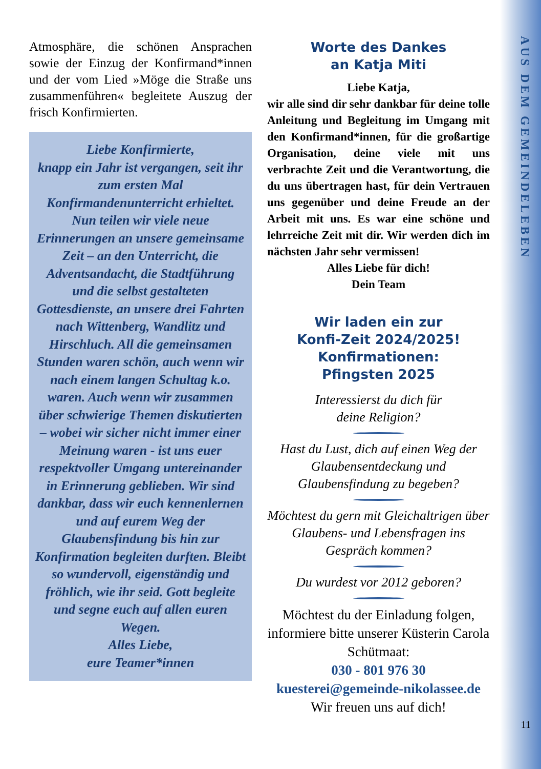AUS DEM GEMEINDELEBEN
Atmosphäre, die schönen Ansprachen sowie der Einzug der Konfirmand*innen und der vom Lied »Möge die Straße uns zusammenführen« begleitete Auszug der frisch Konfirmierten.
Liebe Konfirmierte,
knapp ein Jahr ist vergangen, seit ihr zum ersten Mal Konfirmandenunterricht erhieltet. Nun teilen wir viele neue Erinnerungen an unsere gemeinsame Zeit – an den Unterricht, die Adventsandacht, die Stadtführung und die selbst gestalteten Gottesdienste, an unsere drei Fahrten nach Wittenberg, Wandlitz und Hirschluch. All die gemeinsamen Stunden waren schön, auch wenn wir nach einem langen Schultag k.o. waren. Auch wenn wir zusammen über schwierige Themen diskutierten – wobei wir sicher nicht immer einer Meinung waren - ist uns euer respektvoller Umgang untereinander in Erinnerung geblieben. Wir sind dankbar, dass wir euch kennenlernen und auf eurem Weg der Glaubensfindung bis hin zur Konfirmation begleiten durften. Bleibt so wundervoll, eigenständig und fröhlich, wie ihr seid. Gott begleite und segne euch auf allen euren Wegen.
Alles Liebe,
eure Teamer*innen
Worte des Dankes
an Katja Miti
Liebe Katja,
wir alle sind dir sehr dankbar für deine tolle Anleitung und Begleitung im Umgang mit den Konfirmand*innen, für die großartige Organisation, deine viele mit uns verbrachte Zeit und die Verantwortung, die du uns übertragen hast, für dein Vertrauen uns gegenüber und deine Freude an der Arbeit mit uns. Es war eine schöne und lehrreiche Zeit mit dir. Wir werden dich im nächsten Jahr sehr vermissen!
Alles Liebe für dich!
Dein Team
Wir laden ein zur
Konfi-Zeit 2024/2025!
Konfirmationen:
Pfingsten 2025
Interessierst du dich für
deine Religion?
Hast du Lust, dich auf einen Weg der Glaubensentdeckung und Glaubensfindung zu begeben?
Möchtest du gern mit Gleichaltrigen über Glaubens- und Lebensfragen ins Gespräch kommen?
Du wurdest vor 2012 geboren?
Möchtest du der Einladung folgen, informiere bitte unserer Küsterin Carola Schütmaat:
030 - 801 976 30
kuesterei@gemeinde-nikolassee.de
Wir freuen uns auf dich!
11